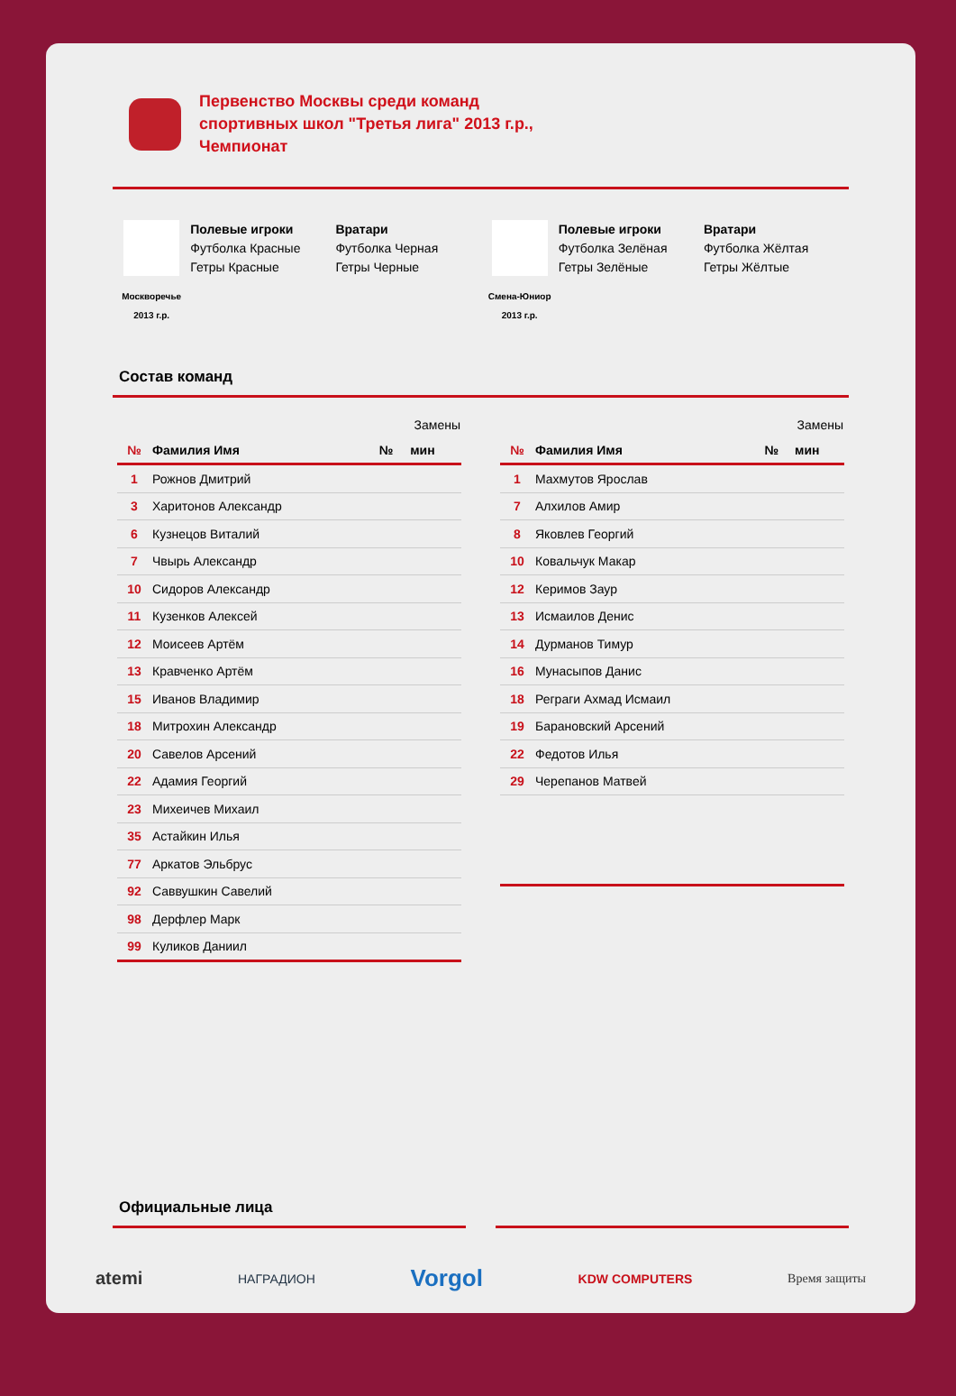Первенство Москвы среди команд
спортивных школ "Третья лига" 2013 г.р.,
Чемпионат
Москворечье 2013 г.р.
Полевые игроки
Футболка Красные
Гетры Красные
Вратари
Футболка Черная
Гетры Черные
Смена-Юниор 2013 г.р.
Полевые игроки
Футболка Зелёная
Гетры Зелёные
Вратари
Футболка Жёлтая
Гетры Жёлтые
Состав команд
| | | Замены | |
| --- | --- | --- | --- |
| № | Фамилия Имя | № | мин |
| 1 | Рожнов Дмитрий | | |
| 3 | Харитонов Александр | | |
| 6 | Кузнецов Виталий | | |
| 7 | Чвырь Александр | | |
| 10 | Сидоров Александр | | |
| 11 | Кузенков Алексей | | |
| 12 | Моисеев Артём | | |
| 13 | Кравченко Артём | | |
| 15 | Иванов Владимир | | |
| 18 | Митрохин Александр | | |
| 20 | Савелов Арсений | | |
| 22 | Адамия Георгий | | |
| 23 | Михеичев Михаил | | |
| 35 | Астайкин Илья | | |
| 77 | Аркатов Эльбрус | | |
| 92 | Саввушкин Савелий | | |
| 98 | Дерфлер Марк | | |
| 99 | Куликов Даниил | | |
| | | Замены | |
| --- | --- | --- | --- |
| № | Фамилия Имя | № | мин |
| 1 | Махмутов Ярослав | | |
| 7 | Алхилов Амир | | |
| 8 | Яковлев Георгий | | |
| 10 | Ковальчук Макар | | |
| 12 | Керимов Заур | | |
| 13 | Исмаилов Денис | | |
| 14 | Дурманов Тимур | | |
| 16 | Мунасыпов Данис | | |
| 18 | Реграги Ахмад Исмаил | | |
| 19 | Барановский Арсений | | |
| 22 | Федотов Илья | | |
| 29 | Черепанов Матвей | | |
Официальные лица
atemi НАГРАДИОН Vorgol KDW COMPUTERS Время защиты